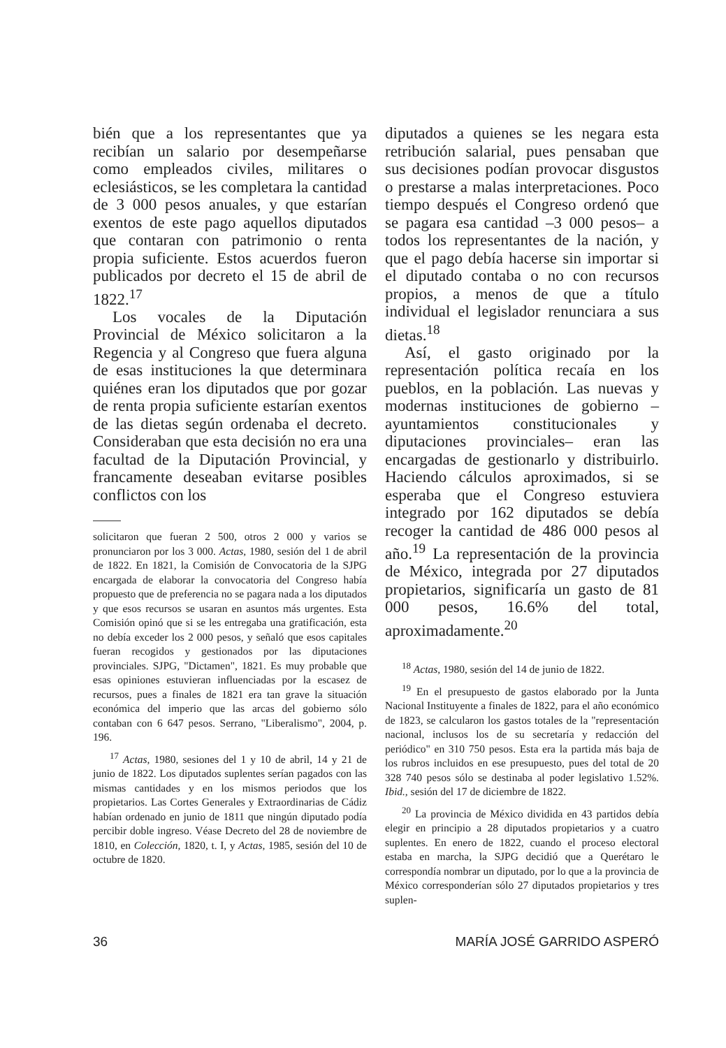bién que a los representantes que ya recibían un salario por desempeñarse como empleados civiles, militares o eclesiásticos, se les completara la cantidad de 3 000 pesos anuales, y que estarían exentos de este pago aquellos diputados que contaran con patrimonio o renta propia suficiente. Estos acuerdos fueron publicados por decreto el 15 de abril de 1822.<sup>17</sup>
Los vocales de la Diputación Provincial de México solicitaron a la Regencia y al Congreso que fuera alguna de esas instituciones la que determinara quiénes eran los diputados que por gozar de renta propia suficiente estarían exentos de las dietas según ordenaba el decreto. Consideraban que esta decisión no era una facultad de la Diputación Provincial, y francamente deseaban evitarse posibles conflictos con los
solicitaron que fueran 2 500, otros 2 000 y varios se pronunciaron por los 3 000. Actas, 1980, sesión del 1 de abril de 1822. En 1821, la Comisión de Convocatoria de la SJPG encargada de elaborar la convocatoria del Congreso había propuesto que de preferencia no se pagara nada a los diputados y que esos recursos se usaran en asuntos más urgentes. Esta Comisión opinó que si se les entregaba una gratificación, esta no debía exceder los 2 000 pesos, y señaló que esos capitales fueran recogidos y gestionados por las diputaciones provinciales. SJPG, "Dictamen", 1821. Es muy probable que esas opiniones estuvieran influenciadas por la escasez de recursos, pues a finales de 1821 era tan grave la situación económica del imperio que las arcas del gobierno sólo contaban con 6 647 pesos. Serrano, "Liberalismo", 2004, p. 196.
<sup>17</sup> Actas, 1980, sesiones del 1 y 10 de abril, 14 y 21 de junio de 1822. Los diputados suplentes serían pagados con las mismas cantidades y en los mismos periodos que los propietarios. Las Cortes Generales y Extraordinarias de Cádiz habían ordenado en junio de 1811 que ningún diputado podía percibir doble ingreso. Véase Decreto del 28 de noviembre de 1810, en Colección, 1820, t. I, y Actas, 1985, sesión del 10 de octubre de 1820.
diputados a quienes se les negara esta retribución salarial, pues pensaban que sus decisiones podían provocar disgustos o prestarse a malas interpretaciones. Poco tiempo después el Congreso ordenó que se pagara esa cantidad –3 000 pesos– a todos los representantes de la nación, y que el pago debía hacerse sin importar si el diputado contaba o no con recursos propios, a menos de que a título individual el legislador renunciara a sus dietas.<sup>18</sup>
Así, el gasto originado por la representación política recaía en los pueblos, en la población. Las nuevas y modernas instituciones de gobierno –ayuntamientos constitucionales y diputaciones provinciales– eran las encargadas de gestionarlo y distribuirlo. Haciendo cálculos aproximados, si se esperaba que el Congreso estuviera integrado por 162 diputados se debía recoger la cantidad de 486 000 pesos al año.<sup>19</sup> La representación de la provincia de México, integrada por 27 diputados propietarios, significaría un gasto de 81 000 pesos, 16.6% del total, aproximadamente.<sup>20</sup>
<sup>18</sup> Actas, 1980, sesión del 14 de junio de 1822.
<sup>19</sup> En el presupuesto de gastos elaborado por la Junta Nacional Instituyente a finales de 1822, para el año económico de 1823, se calcularon los gastos totales de la "representación nacional, inclusos los de su secretaría y redacción del periódico" en 310 750 pesos. Esta era la partida más baja de los rubros incluidos en ese presupuesto, pues del total de 20 328 740 pesos sólo se destinaba al poder legislativo 1.52%. Ibid., sesión del 17 de diciembre de 1822.
<sup>20</sup> La provincia de México dividida en 43 partidos debía elegir en principio a 28 diputados propietarios y a cuatro suplentes. En enero de 1822, cuando el proceso electoral estaba en marcha, la SJPG decidió que a Querétaro le correspondía nombrar un diputado, por lo que a la provincia de México corresponderían sólo 27 diputados propietarios y tres suplen-
36 MARÍA JOSÉ GARRIDO ASPERÓ